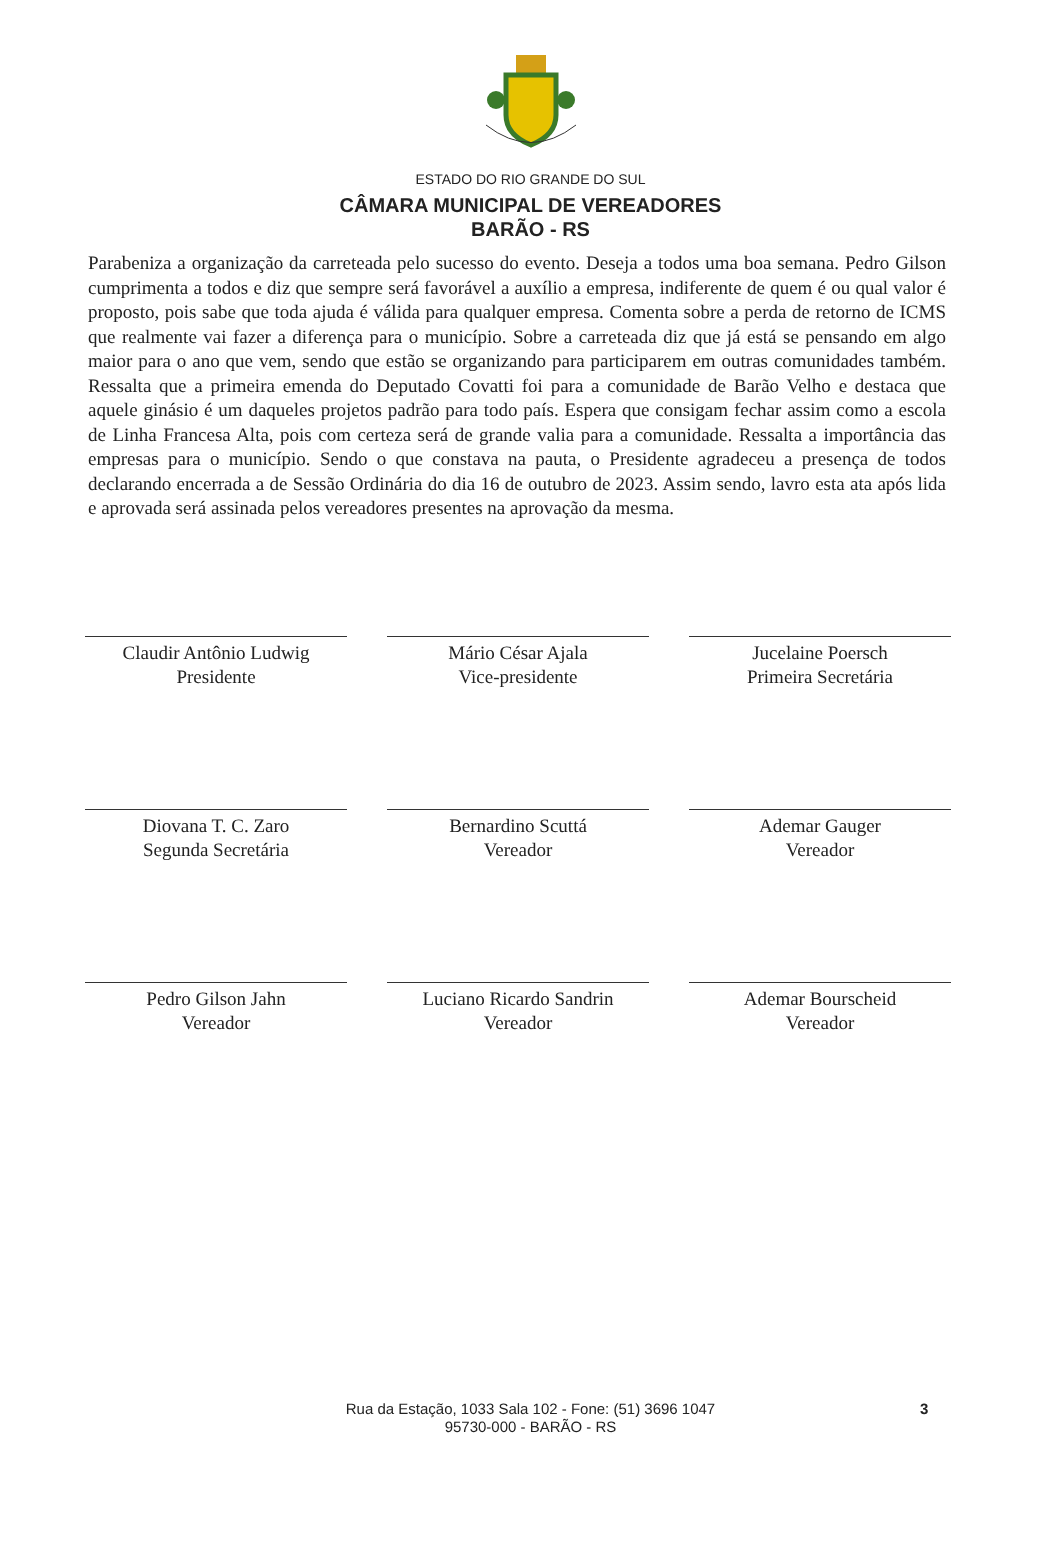ESTADO DO RIO GRANDE DO SUL
CÂMARA MUNICIPAL DE VEREADORES
BARÃO - RS
Parabeniza a organização da carreteada pelo sucesso do evento. Deseja a todos uma boa semana. Pedro Gilson cumprimenta a todos e diz que sempre será favorável a auxílio a empresa, indiferente de quem é ou qual valor é proposto, pois sabe que toda ajuda é válida para qualquer empresa. Comenta sobre a perda de retorno de ICMS que realmente vai fazer a diferença para o município. Sobre a carreteada diz que já está se pensando em algo maior para o ano que vem, sendo que estão se organizando para participarem em outras comunidades também. Ressalta que a primeira emenda do Deputado Covatti foi para a comunidade de Barão Velho e destaca que aquele ginásio é um daqueles projetos padrão para todo país. Espera que consigam fechar assim como a escola de Linha Francesa Alta, pois com certeza será de grande valia para a comunidade. Ressalta a importância das empresas para o município. Sendo o que constava na pauta, o Presidente agradeceu a presença de todos declarando encerrada a de Sessão Ordinária do dia 16 de outubro de 2023. Assim sendo, lavro esta ata após lida e aprovada será assinada pelos vereadores presentes na aprovação da mesma.
Claudir Antônio Ludwig
Presidente
Mário César Ajala
Vice-presidente
Jucelaine Poersch
Primeira Secretária
Diovana T. C. Zaro
Segunda Secretária
Bernardino Scuttá
Vereador
Ademar Gauger
Vereador
Pedro Gilson Jahn
Vereador
Luciano Ricardo Sandrin
Vereador
Ademar Bourscheid
Vereador
Rua da Estação, 1033 Sala 102 - Fone: (51) 3696 1047
95730-000 - BARÃO - RS
3